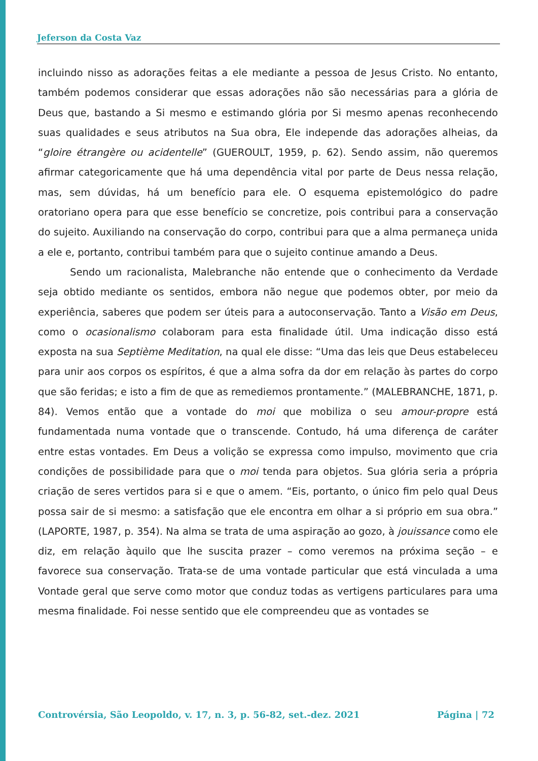Jeferson da Costa Vaz
incluindo nisso as adorações feitas a ele mediante a pessoa de Jesus Cristo. No entanto, também podemos considerar que essas adorações não são necessárias para a glória de Deus que, bastando a Si mesmo e estimando glória por Si mesmo apenas reconhecendo suas qualidades e seus atributos na Sua obra, Ele independe das adorações alheias, da “gloire étrangère ou acidentelle” (GUEROULT, 1959, p. 62). Sendo assim, não queremos afirmar categoricamente que há uma dependência vital por parte de Deus nessa relação, mas, sem dúvidas, há um benefício para ele. O esquema epistemológico do padre oratoriano opera para que esse benefício se concretize, pois contribui para a conservação do sujeito. Auxiliando na conservação do corpo, contribui para que a alma permaneça unida a ele e, portanto, contribui também para que o sujeito continue amando a Deus.
Sendo um racionalista, Malebranche não entende que o conhecimento da Verdade seja obtido mediante os sentidos, embora não negue que podemos obter, por meio da experiência, saberes que podem ser úteis para a autoconservação. Tanto a Visão em Deus, como o ocasionalismo colaboram para esta finalidade útil. Uma indicação disso está exposta na sua Septième Meditation, na qual ele disse: “Uma das leis que Deus estabeleceu para unir aos corpos os espíritos, é que a alma sofra da dor em relação às partes do corpo que são feridas; e isto a fim de que as remediemos prontamente.” (MALEBRANCHE, 1871, p. 84). Vemos então que a vontade do moi que mobiliza o seu amour-propre está fundamentada numa vontade que o transcende. Contudo, há uma diferença de caráter entre estas vontades. Em Deus a volição se expressa como impulso, movimento que cria condições de possibilidade para que o moi tenda para objetos. Sua glória seria a própria criação de seres vertidos para si e que o amem. “Eis, portanto, o único fim pelo qual Deus possa sair de si mesmo: a satisfação que ele encontra em olhar a si próprio em sua obra.” (LAPORTE, 1987, p. 354). Na alma se trata de uma aspiração ao gozo, à jouissance como ele diz, em relação àquilo que lhe suscita prazer – como veremos na próxima seção – e favorece sua conservação. Trata-se de uma vontade particular que está vinculada a uma Vontade geral que serve como motor que conduz todas as vertigens particulares para uma mesma finalidade. Foi nesse sentido que ele compreendeu que as vontades se
Controvérsia, São Leopoldo, v. 17, n. 3, p. 56-82, set.-dez. 2021 Página | 72